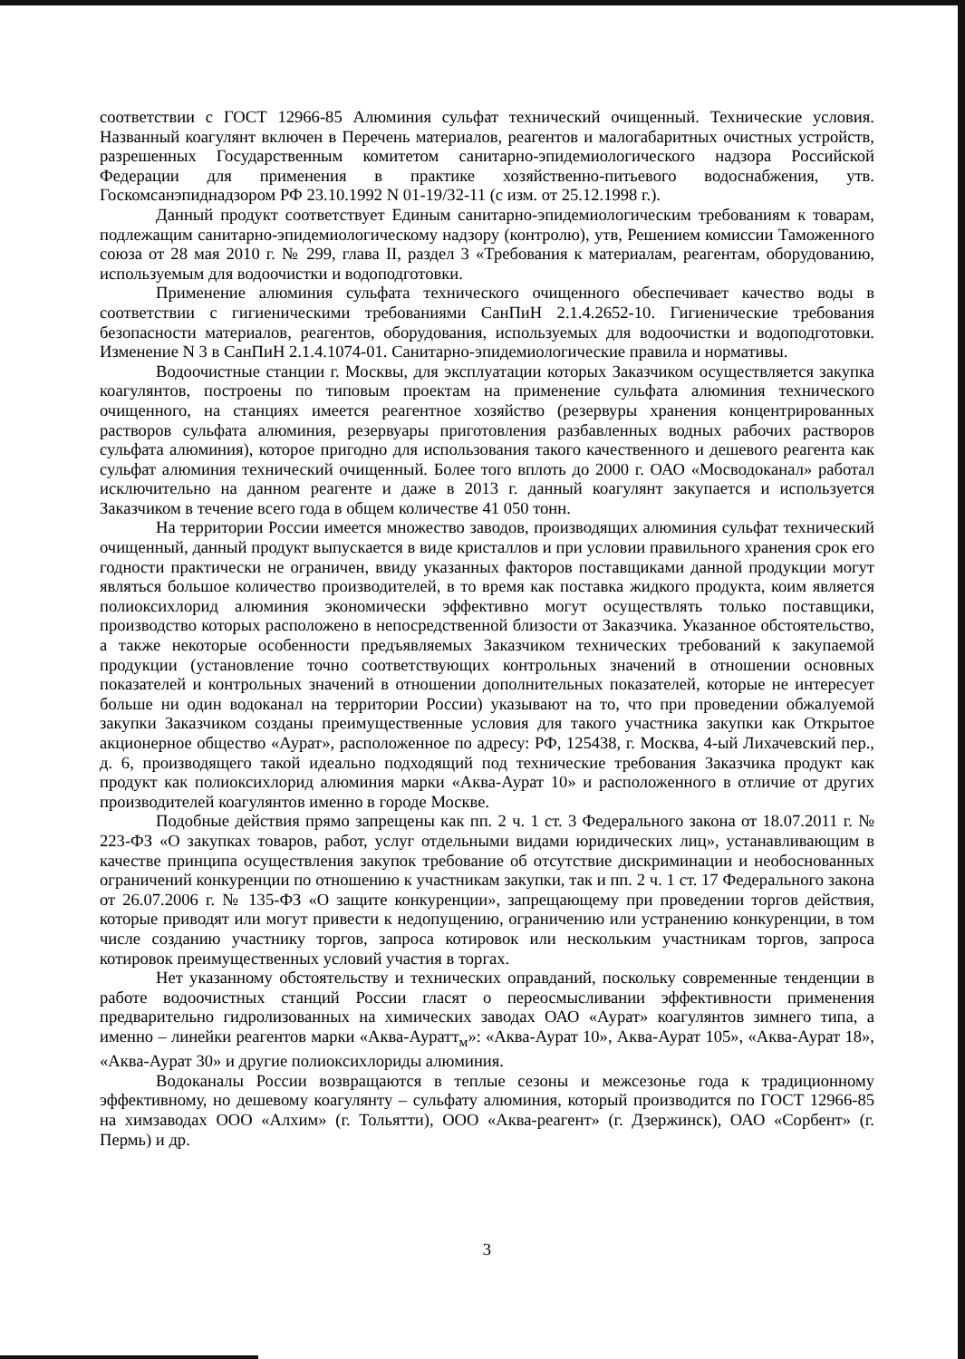соответствии с ГОСТ 12966-85 Алюминия сульфат технический очищенный. Технические условия. Названный коагулянт включен в Перечень материалов, реагентов и малогабаритных очистных устройств, разрешенных Государственным комитетом санитарно-эпидемиологического надзора Российской Федерации для применения в практике хозяйственно-питьевого водоснабжения, утв. Госкомсанэпиднадзором РФ 23.10.1992 N 01-19/32-11 (с изм. от 25.12.1998 г.).
Данный продукт соответствует Единым санитарно-эпидемиологическим требованиям к товарам, подлежащим санитарно-эпидемиологическому надзору (контролю), утв, Решением комиссии Таможенного союза от 28 мая 2010 г. № 299, глава II, раздел 3 «Требования к материалам, реагентам, оборудованию, используемым для водоочистки и водоподготовки.
Применение алюминия сульфата технического очищенного обеспечивает качество воды в соответствии с гигиеническими требованиями СанПиН 2.1.4.2652-10. Гигиенические требования безопасности материалов, реагентов, оборудования, используемых для водоочистки и водоподготовки. Изменение N 3 в СанПиН 2.1.4.1074-01. Санитарно-эпидемиологические правила и нормативы.
Водоочистные станции г. Москвы, для эксплуатации которых Заказчиком осуществляется закупка коагулянтов, построены по типовым проектам на применение сульфата алюминия технического очищенного, на станциях имеется реагентное хозяйство (резервуры хранения концентрированных растворов сульфата алюминия, резервуары приготовления разбавленных водных рабочих растворов сульфата алюминия), которое пригодно для использования такого качественного и дешевого реагента как сульфат алюминия технический очищенный. Более того вплоть до 2000 г. ОАО «Мосводоканал» работал исключительно на данном реагенте и даже в 2013 г. данный коагулянт закупается и используется Заказчиком в течение всего года в общем количестве 41 050 тонн.
На территории России имеется множество заводов, производящих алюминия сульфат технический очищенный, данный продукт выпускается в виде кристаллов и при условии правильного хранения срок его годности практически не ограничен, ввиду указанных факторов поставщиками данной продукции могут являться большое количество производителей, в то время как поставка жидкого продукта, коим является полиоксихлорид алюминия экономически эффективно могут осуществлять только поставщики, производство которых расположено в непосредственной близости от Заказчика. Указанное обстоятельство, а также некоторые особенности предъявляемых Заказчиком технических требований к закупаемой продукции (установление точно соответствующих контрольных значений в отношении основных показателей и контрольных значений в отношении дополнительных показателей, которые не интересует больше ни один водоканал на территории России) указывают на то, что при проведении обжалуемой закупки Заказчиком созданы преимущественные условия для такого участника закупки как Открытое акционерное общество «Аурат», расположенное по адресу: РФ, 125438, г. Москва, 4-ый Лихачевский пер., д. 6, производящего такой идеально подходящий под технические требования Заказчика продукт как продукт как полиоксихлорид алюминия марки «Аква-Аурат 10» и расположенного в отличие от других производителей коагулянтов именно в городе Москве.
Подобные действия прямо запрещены как пп. 2 ч. 1 ст. 3 Федерального закона от 18.07.2011 г. № 223-ФЗ «О закупках товаров, работ, услуг отдельными видами юридических лиц», устанавливающим в качестве принципа осуществления закупок требование об отсутствие дискриминации и необоснованных ограничений конкуренции по отношению к участникам закупки, так и пп. 2 ч. 1 ст. 17 Федерального закона от 26.07.2006 г. № 135-ФЗ «О защите конкуренции», запрещающему при проведении торгов действия, которые приводят или могут привести к недопущению, ограничению или устранению конкуренции, в том числе созданию участнику торгов, запроса котировок или нескольким участникам торгов, запроса котировок преимущественных условий участия в торгах.
Нет указанному обстоятельству и технических оправданий, поскольку современные тенденции в работе водоочистных станций России гласят о переосмысливании эффективности применения предварительно гидролизованных на химических заводах ОАО «Аурат» коагулянтов зимнего типа, а именно – линейки реагентов марки «Аква-Ауратт<sub>м</sub>»: «Аква-Аурат 10», Аква-Аурат 105», «Аква-Аурат 18», «Аква-Аурат 30» и другие полиоксихлориды алюминия.
Водоканалы России возвращаются в теплые сезоны и межсезонье года к традиционному эффективному, но дешевому коагулянту – сульфату алюминия, который производится по ГОСТ 12966-85 на химзаводах ООО «Алхим» (г. Тольятти), ООО «Аква-реагент» (г. Дзержинск), ОАО «Сорбент» (г. Пермь) и др.
3